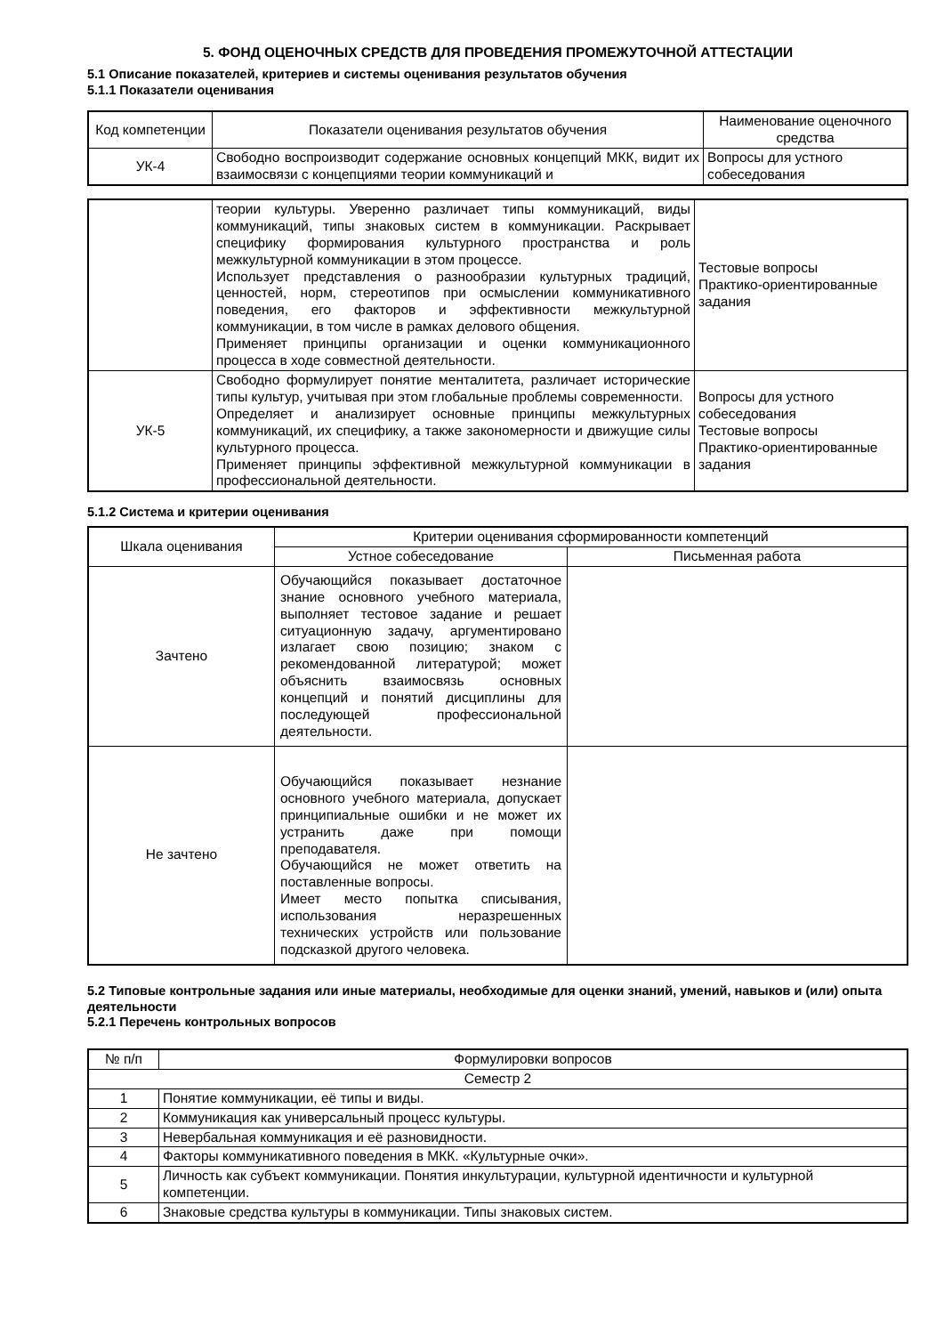5. ФОНД ОЦЕНОЧНЫХ СРЕДСТВ ДЛЯ ПРОВЕДЕНИЯ ПРОМЕЖУТОЧНОЙ АТТЕСТАЦИИ
5.1 Описание показателей, критериев и системы оценивания результатов обучения
5.1.1 Показатели оценивания
| Код компетенции | Показатели оценивания результатов обучения | Наименование оценочного средства |
| --- | --- | --- |
| УК-4 | Свободно воспроизводит содержание основных концепций МКК, видит их взаимосвязи с концепциями теории коммуникаций и | Вопросы для устного собеседования |
| | теории культуры. Уверенно различает типы коммуникаций, виды коммуникаций, типы знаковых систем в коммуникации. Раскрывает специфику формирования культурного пространства и роль межкультурной коммуникации в этом процессе. Использует представления о разнообразии культурных традиций, ценностей, норм, стереотипов при осмыслении коммуникативного поведения, его факторов и эффективности межкультурной коммуникации, в том числе в рамках делового общения. Применяет принципы организации и оценки коммуникационного процесса в ходе совместной деятельности. | Тестовые вопросы Практико-ориентированные задания |
| УК-5 | Свободно формулирует понятие менталитета, различает исторические типы культур, учитывая при этом глобальные проблемы современности. Определяет и анализирует основные принципы межкультурных коммуникаций, их специфику, а также закономерности и движущие силы культурного процесса. Применяет принципы эффективной межкультурной коммуникации в профессиональной деятельности. | Вопросы для устного собеседования Тестовые вопросы Практико-ориентированные задания |
5.1.2 Система и критерии оценивания
| Шкала оценивания | Критерии оценивания сформированности компетенций | |
| --- | --- | --- |
| | Устное собеседование | Письменная работа |
| Зачтено | Обучающийся показывает достаточное знание основного учебного материала, выполняет тестовое задание и решает ситуационную задачу, аргументировано излагает свою позицию; знаком с рекомендованной литературой; может объяснить взаимосвязь основных концепций и понятий дисциплины для последующей профессиональной деятельности. | |
| Не зачтено | Обучающийся показывает незнание основного учебного материала, допускает принципиальные ошибки и не может их устранить даже при помощи преподавателя. Обучающийся не может ответить на поставленные вопросы. Имеет место попытка списывания, использования неразрешенных технических устройств или пользование подсказкой другого человека. | |
5.2 Типовые контрольные задания или иные материалы, необходимые для оценки знаний, умений, навыков и (или) опыта деятельности
5.2.1 Перечень контрольных вопросов
| № п/п | Формулировки вопросов |
| --- | --- |
| Семестр 2 | |
| 1 | Понятие коммуникации, её типы и виды. |
| 2 | Коммуникация как универсальный процесс культуры. |
| 3 | Невербальная коммуникация и её разновидности. |
| 4 | Факторы коммуникативного поведения в МКК. «Культурные очки». |
| 5 | Личность как субъект коммуникации. Понятия инкультурации, культурной идентичности и культурной компетенции. |
| 6 | Знаковые средства культуры в коммуникации. Типы знаковых систем. |